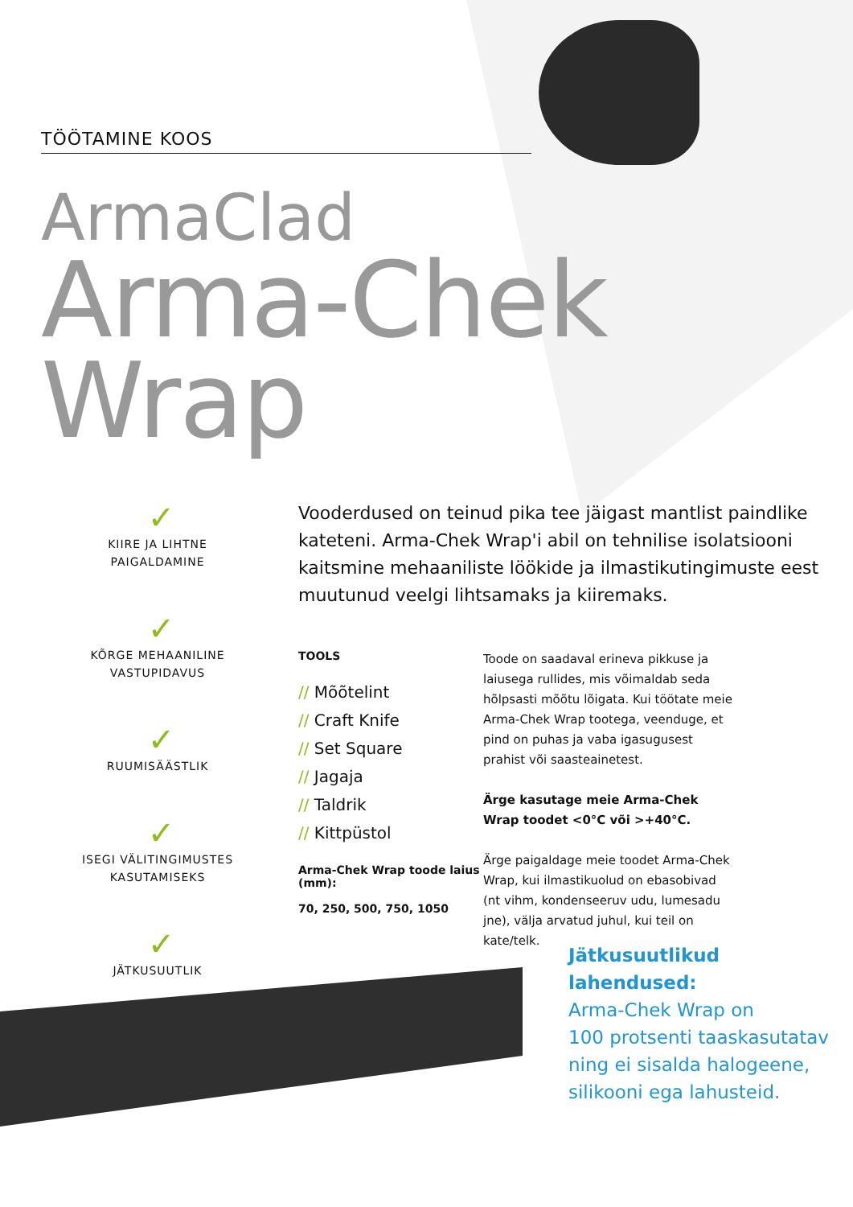TÖÖTAMINE KOOS
ArmaClad
Arma-Chek Wrap
✓
KIIRE JA LIHTNE
PAIGALDAMINE
✓
KÕRGE MEHAANILINE
VASTUPIDAVUS
✓
RUUMISÄÄSTLIK
✓
ISEGI VÄLITINGIMUSTES
KASUTAMISEKS
✓
JÄTKUSUUTLIK
Vooderdused on teinud pika tee jäigast mantlist paindlike kateteni. Arma-Chek Wrap'i abil on tehnilise isolatsiooni kaitsmine mehaaniliste löökide ja ilmastikutingimuste eest muutunud veelgi lihtsamaks ja kiiremaks.
TOOLS
// Mõõtelint
// Craft Knife
// Set Square
// Jagaja
// Taldrik
// Kittpüstol
Arma-Chek Wrap toode laius (mm):
70, 250, 500, 750, 1050
Toode on saadaval erineva pikkuse ja laiusega rullides, mis võimaldab seda hõlpsasti mõõtu lõigata. Kui töötate meie Arma-Chek Wrap tootega, veenduge, et pind on puhas ja vaba igasugusest prahist või saasteainetest.
Ärge kasutage meie Arma-Chek Wrap toodet <0°C või >+40°C.
Ärge paigaldage meie toodet Arma-Chek Wrap, kui ilmastikuolud on ebasobivad (nt vihm, kondenseeruv udu, lumesadu jne), välja arvatud juhul, kui teil on kate/telk.
Jätkusuutlikud lahendused:
Arma-Chek Wrap on
100 protsenti taaskasutatav
ning ei sisalda halogeene,
silikooni ega lahusteid.